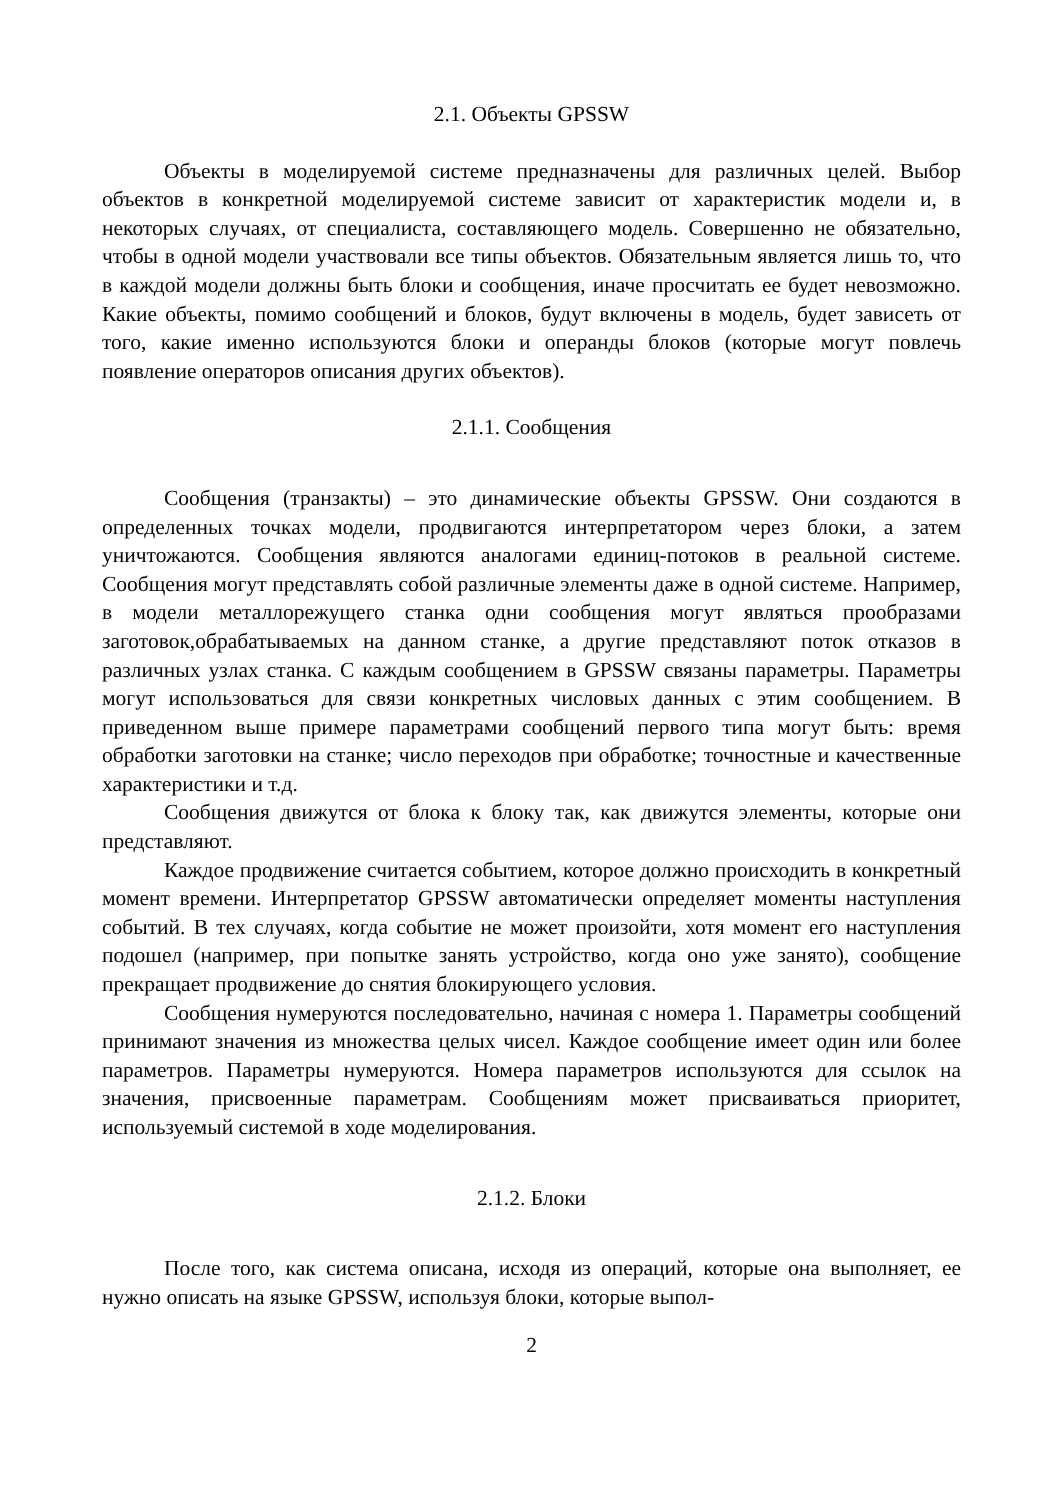2.1. Объекты GPSSW
Объекты в моделируемой системе предназначены для различных целей. Выбор объектов в конкретной моделируемой системе зависит от характеристик модели и, в некоторых случаях, от специалиста, составляющего модель. Совершенно не обязательно, чтобы в одной модели участвовали все типы объектов. Обязательным является лишь то, что в каждой модели должны быть блоки и сообщения, иначе просчитать ее будет невозможно. Какие объекты, помимо сообщений и блоков, будут включены в модель, будет зависеть от того, какие именно используются блоки и операнды блоков (которые могут повлечь появление операторов описания других объектов).
2.1.1. Сообщения
Сообщения (транзакты) – это динамические объекты GPSSW. Они создаются в определенных точках модели, продвигаются интерпретатором через блоки, а затем уничтожаются. Сообщения являются аналогами единиц-потоков в реальной системе. Сообщения могут представлять собой различные элементы даже в одной системе. Например, в модели металлорежущего станка одни сообщения могут являться прообразами заготовок,обрабатываемых на данном станке, а другие представляют поток отказов в различных узлах станка. С каждым сообщением в GPSSW связаны параметры. Параметры могут использоваться для связи конкретных числовых данных с этим сообщением. В приведенном выше примере параметрами сообщений первого типа могут быть: время обработки заготовки на станке; число переходов при обработке; точностные и качественные характеристики и т.д.
Сообщения движутся от блока к блоку так, как движутся элементы, которые они представляют.
Каждое продвижение считается событием, которое должно происходить в конкретный момент времени. Интерпретатор GPSSW автоматически определяет моменты наступления событий. В тех случаях, когда событие не может произойти, хотя момент его наступления подошел (например, при попытке занять устройство, когда оно уже занято), сообщение прекращает продвижение до снятия блокирующего условия.
Сообщения нумеруются последовательно, начиная с номера 1. Параметры сообщений принимают значения из множества целых чисел. Каждое сообщение имеет один или более параметров. Параметры нумеруются. Номера параметров используются для ссылок на значения, присвоенные параметрам. Сообщениям может присваиваться приоритет, используемый системой в ходе моделирования.
2.1.2. Блоки
После того, как система описана, исходя из операций, которые она выполняет, ее нужно описать на языке GPSSW, используя блоки, которые выпол-
2